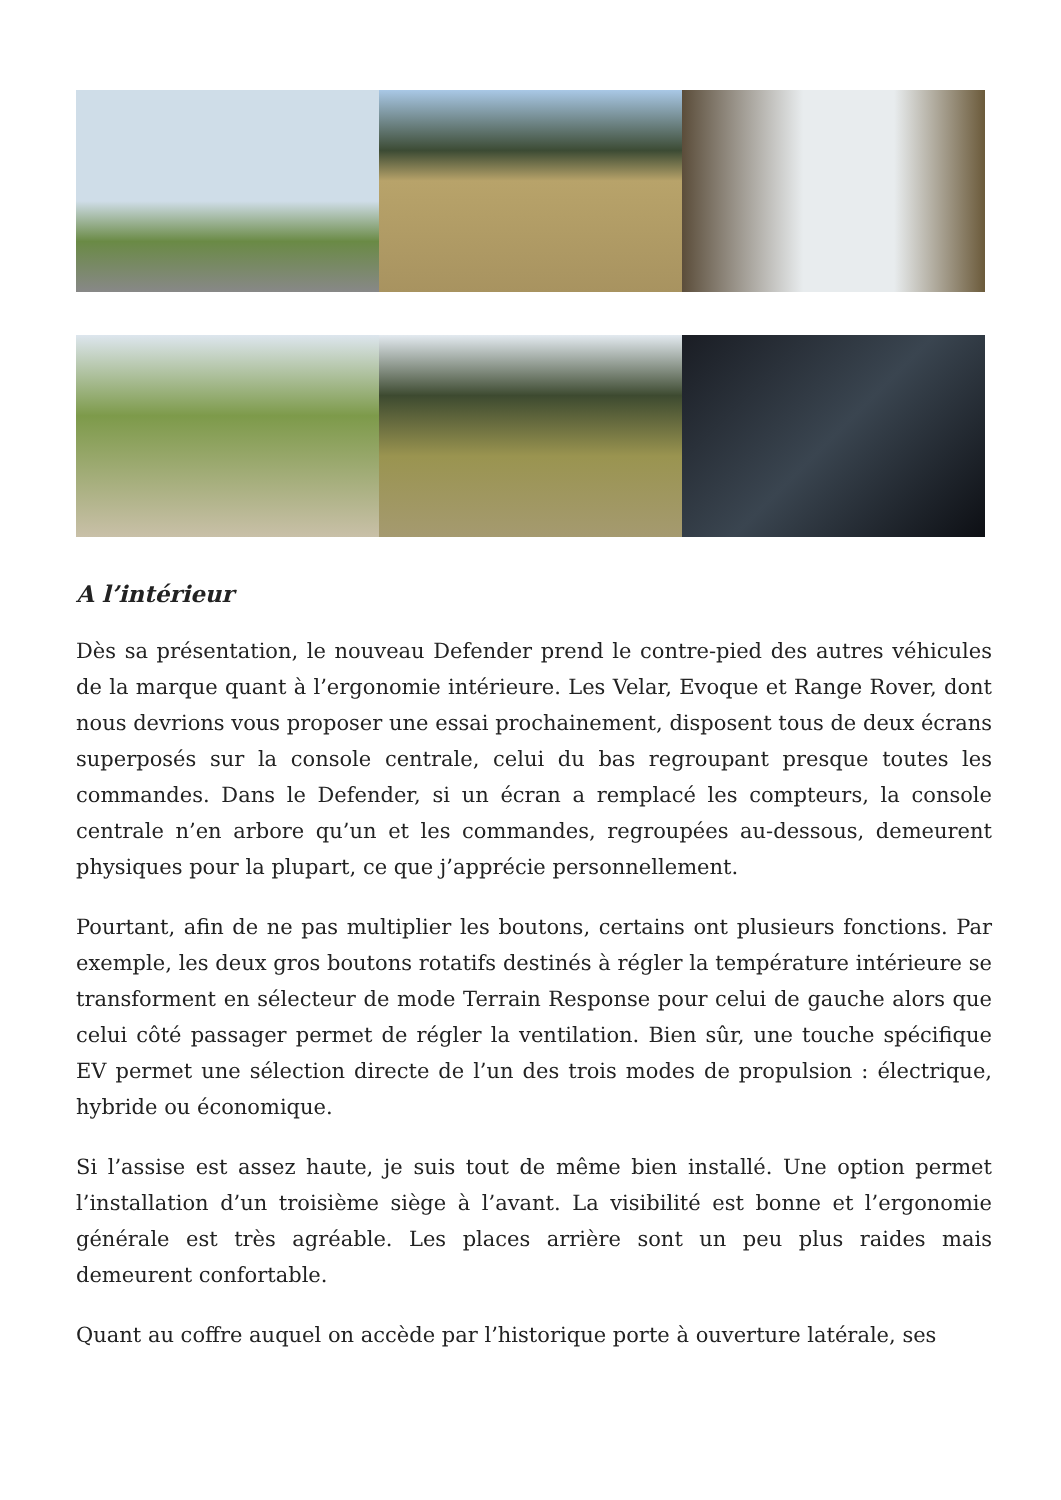A l’intérieur
Dès sa présentation, le nouveau Defender prend le contre-pied des autres véhicules de la marque quant à l’ergonomie intérieure. Les Velar, Evoque et Range Rover, dont nous devrions vous proposer une essai prochainement, disposent tous de deux écrans superposés sur la console centrale, celui du bas regroupant presque toutes les commandes. Dans le Defender, si un écran a remplacé les compteurs, la console centrale n’en arbore qu’un et les commandes, regroupées au-dessous, demeurent physiques pour la plupart, ce que j’apprécie personnellement.
Pourtant, afin de ne pas multiplier les boutons, certains ont plusieurs fonctions. Par exemple, les deux gros boutons rotatifs destinés à régler la température intérieure se transforment en sélecteur de mode Terrain Response pour celui de gauche alors que celui côté passager permet de régler la ventilation. Bien sûr, une touche spécifique EV permet une sélection directe de l’un des trois modes de propulsion : électrique, hybride ou économique.
Si l’assise est assez haute, je suis tout de même bien installé. Une option permet l’installation d’un troisième siège à l’avant. La visibilité est bonne et l’ergonomie générale est très agréable. Les places arrière sont un peu plus raides mais demeurent confortable.
Quant au coffre auquel on accède par l’historique porte à ouverture latérale, ses